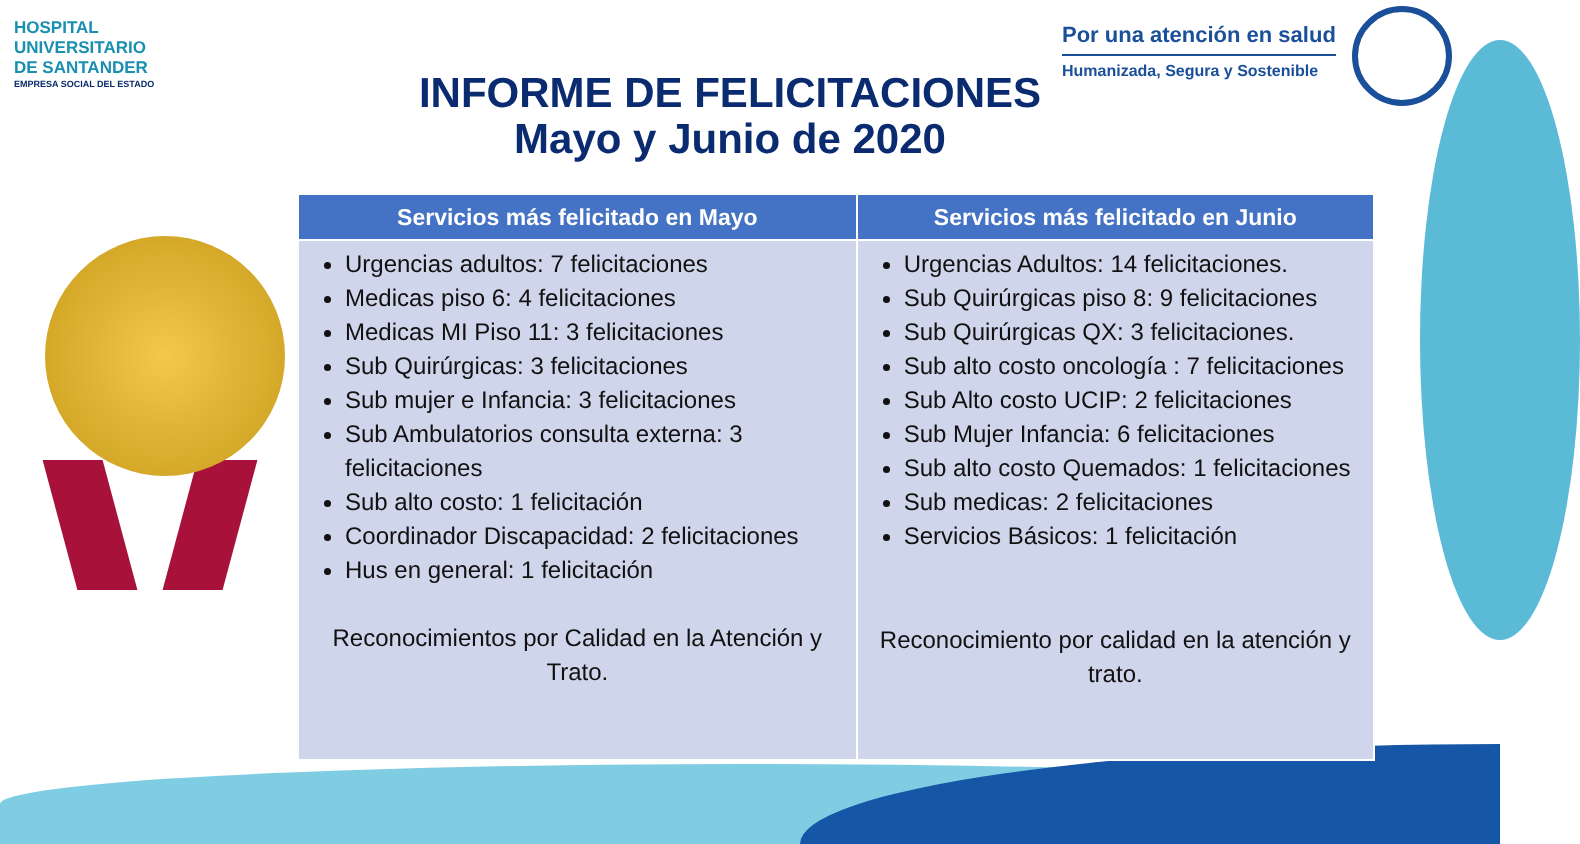HOSPITAL
UNIVERSITARIO
DE SANTANDER
EMPRESA SOCIAL DEL ESTADO
Por una atención en salud
Humanizada, Segura y Sostenible
INFORME DE FELICITACIONES
Mayo y Junio de 2020
| Servicios más felicitado en Mayo | Servicios más felicitado en Junio |
| --- | --- |
| Urgencias adultos: 7 felicitaciones Medicas piso 6: 4 felicitaciones Medicas MI Piso 11: 3 felicitaciones Sub Quirúrgicas: 3 felicitaciones Sub mujer e Infancia: 3 felicitaciones Sub Ambulatorios consulta externa: 3 felicitaciones Sub alto costo: 1 felicitación Coordinador Discapacidad: 2 felicitaciones Hus en general: 1 felicitación Reconocimientos por Calidad en la Atención y Trato. | Urgencias Adultos: 14 felicitaciones. Sub Quirúrgicas piso 8: 9 felicitaciones Sub Quirúrgicas QX: 3 felicitaciones. Sub alto costo oncología : 7 felicitaciones Sub Alto costo UCIP: 2 felicitaciones Sub Mujer Infancia: 6 felicitaciones Sub alto costo Quemados: 1 felicitaciones Sub medicas: 2 felicitaciones Servicios Básicos: 1 felicitación Reconocimiento por calidad en la atención y trato. |